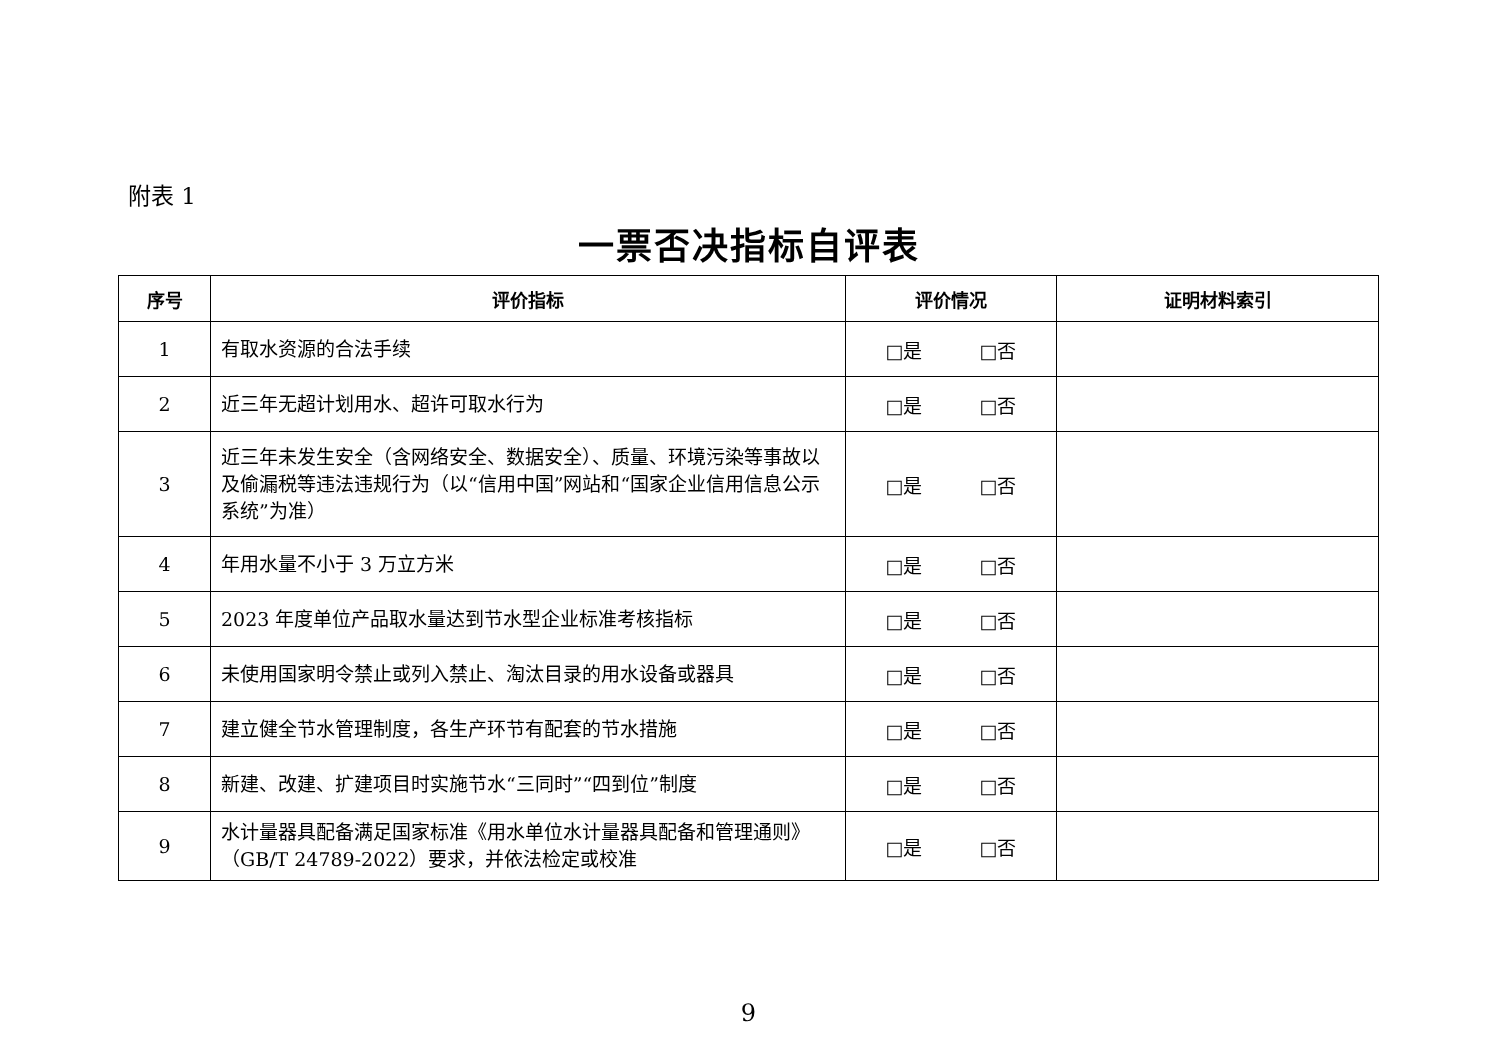附表 1
一票否决指标自评表
| 序号 | 评价指标 | 评价情况 | 证明材料索引 |
| --- | --- | --- | --- |
| 1 | 有取水资源的合法手续 | □是 □否 | |
| 2 | 近三年无超计划用水、超许可取水行为 | □是 □否 | |
| 3 | 近三年未发生安全（含网络安全、数据安全）、质量、环境污染等事故以及偷漏税等违法违规行为（以“信用中国”网站和“国家企业信用信息公示系统”为准） | □是 □否 | |
| 4 | 年用水量不小于 3 万立方米 | □是 □否 | |
| 5 | 2023 年度单位产品取水量达到节水型企业标准考核指标 | □是 □否 | |
| 6 | 未使用国家明令禁止或列入禁止、淘汰目录的用水设备或器具 | □是 □否 | |
| 7 | 建立健全节水管理制度，各生产环节有配套的节水措施 | □是 □否 | |
| 8 | 新建、改建、扩建项目时实施节水“三同时”“四到位”制度 | □是 □否 | |
| 9 | 水计量器具配备满足国家标准《用水单位水计量器具配备和管理通则》（GB/T 24789-2022）要求，并依法检定或校准 | □是 □否 | |
9